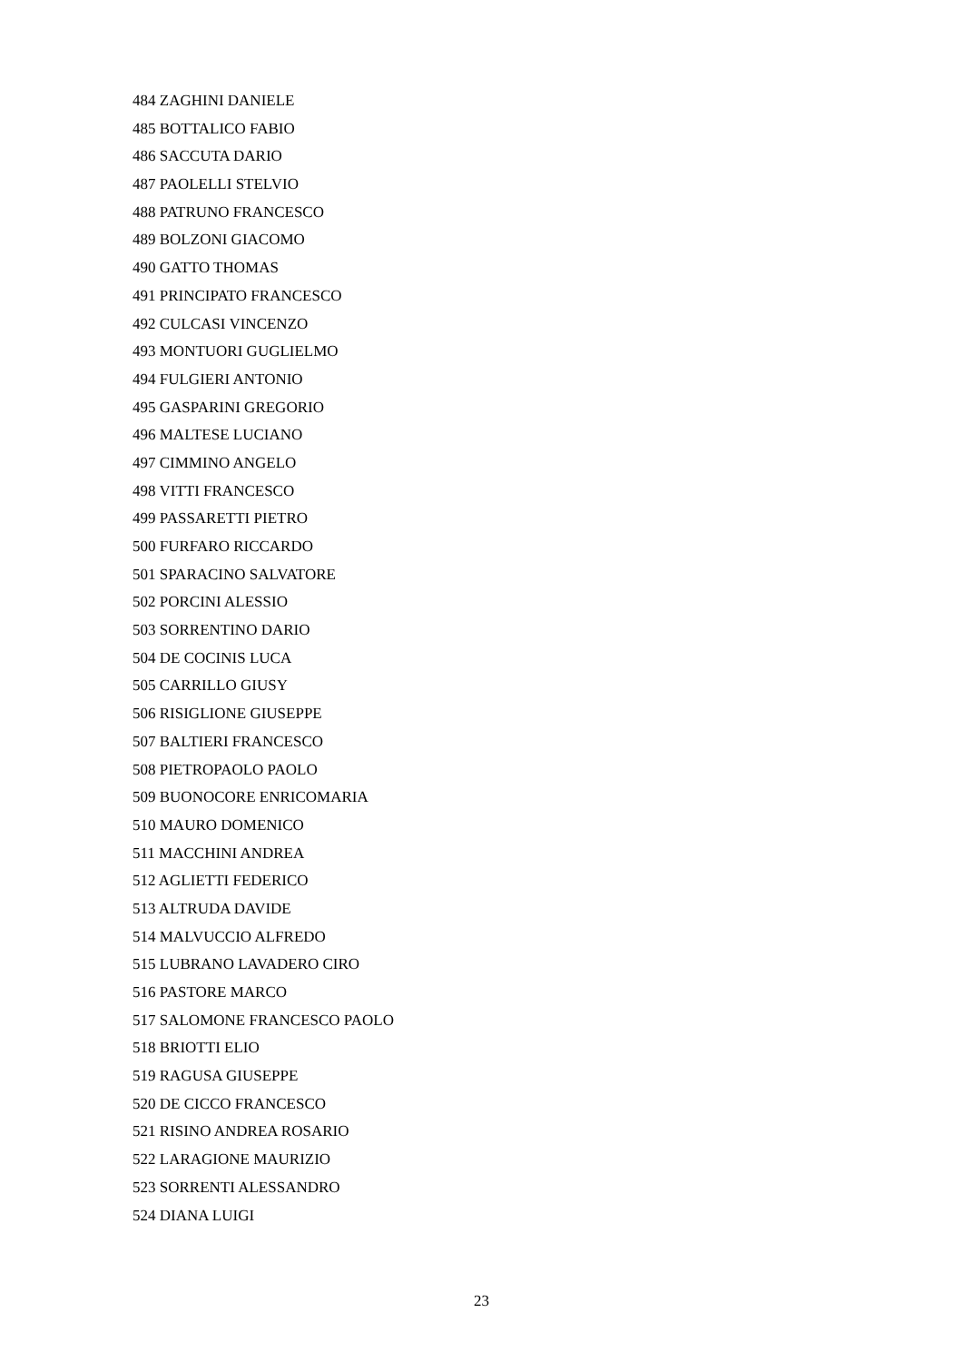484 ZAGHINI DANIELE
485 BOTTALICO FABIO
486 SACCUTA DARIO
487 PAOLELLI STELVIO
488 PATRUNO FRANCESCO
489 BOLZONI GIACOMO
490 GATTO THOMAS
491 PRINCIPATO FRANCESCO
492 CULCASI VINCENZO
493 MONTUORI GUGLIELMO
494 FULGIERI ANTONIO
495 GASPARINI GREGORIO
496 MALTESE LUCIANO
497 CIMMINO ANGELO
498 VITTI FRANCESCO
499 PASSARETTI PIETRO
500 FURFARO RICCARDO
501 SPARACINO SALVATORE
502 PORCINI ALESSIO
503 SORRENTINO DARIO
504 DE COCINIS LUCA
505 CARRILLO GIUSY
506 RISIGLIONE GIUSEPPE
507 BALTIERI FRANCESCO
508 PIETROPAOLO PAOLO
509 BUONOCORE ENRICOMARIA
510 MAURO DOMENICO
511 MACCHINI ANDREA
512 AGLIETTI FEDERICO
513 ALTRUDA DAVIDE
514 MALVUCCIO ALFREDO
515 LUBRANO LAVADERO CIRO
516 PASTORE MARCO
517 SALOMONE FRANCESCO PAOLO
518 BRIOTTI ELIO
519 RAGUSA GIUSEPPE
520 DE CICCO FRANCESCO
521 RISINO ANDREA ROSARIO
522 LARAGIONE MAURIZIO
523 SORRENTI ALESSANDRO
524 DIANA LUIGI
23